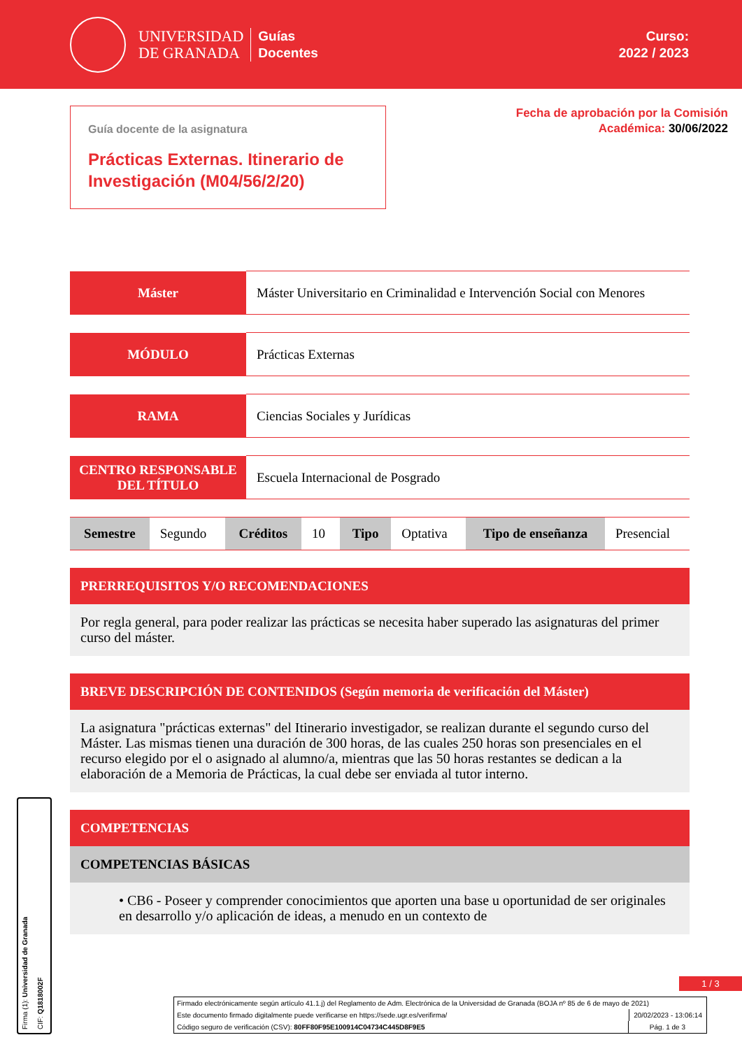UNIVERSIDAD
DE GRANADA
Guías
Docentes
Curso:
2022 / 2023
Guía docente de la asignatura
Prácticas Externas. Itinerario de Investigación (M04/56/2/20)
Fecha de aprobación por la Comisión
Académica: 30/06/2022
| Máster | Máster Universitario en Criminalidad e Intervención Social con Menores |
| MÓDULO | Prácticas Externas |
| RAMA | Ciencias Sociales y Jurídicas |
| CENTRO RESPONSABLE DEL TÍTULO | Escuela Internacional de Posgrado |
| Semestre | Segundo | Créditos | 10 | Tipo | Optativa | Tipo de enseñanza | Presencial |
PRERREQUISITOS Y/O RECOMENDACIONES
Por regla general, para poder realizar las prácticas se necesita haber superado las asignaturas del primer curso del máster.
BREVE DESCRIPCIÓN DE CONTENIDOS (Según memoria de verificación del Máster)
La asignatura "prácticas externas" del Itinerario investigador, se realizan durante el segundo curso del Máster. Las mismas tienen una duración de 300 horas, de las cuales 250 horas son presenciales en el recurso elegido por el o asignado al alumno/a, mientras que las 50 horas restantes se dedican a la elaboración de a Memoria de Prácticas, la cual debe ser enviada al tutor interno.
COMPETENCIAS
COMPETENCIAS BÁSICAS
• CB6 - Poseer y comprender conocimientos que aporten una base u oportunidad de ser originales en desarrollo y/o aplicación de ideas, a menudo en un contexto de
1 / 3
Firmado electrónicamente según artículo 41.1.j) del Reglamento de Adm. Electrónica de la Universidad de Granada (BOJA nº 85 de 6 de mayo de 2021)
Este documento firmado digitalmente puede verificarse en https://sede.ugr.es/verifirma/ 20/02/2023 - 13:06:14
Código seguro de verificación (CSV): 80FF80F95E100914C04734C445D8F9E5 Pág. 1 de 3
Firma (1): Universidad de Granada CIF: Q1818002F